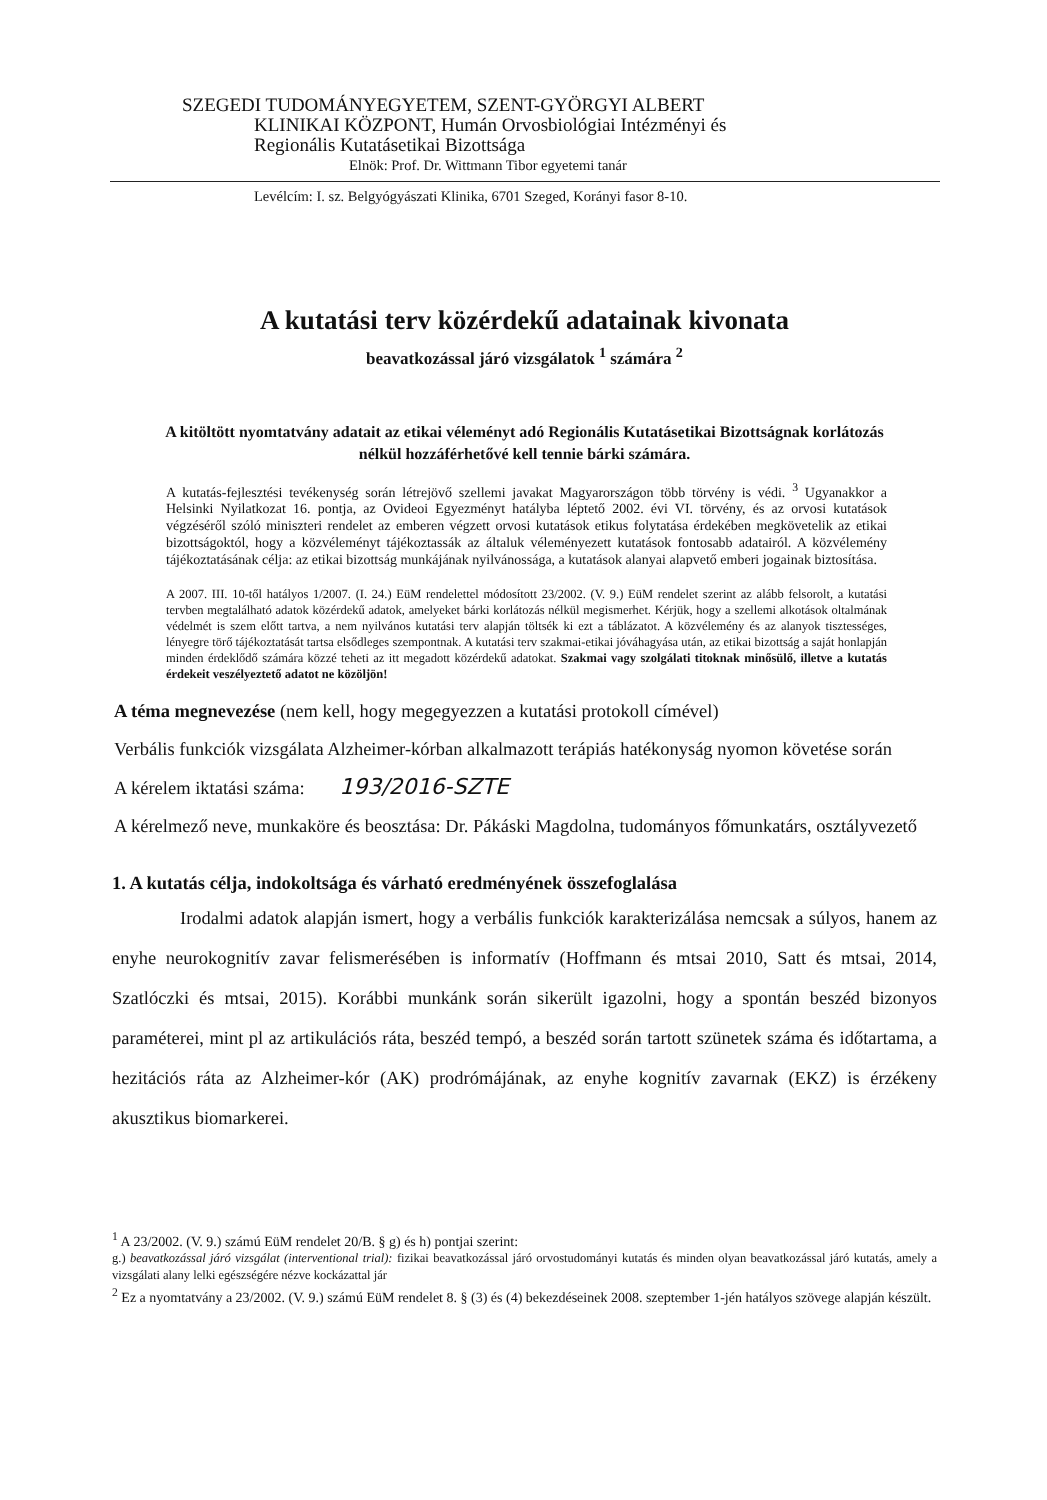SZEGEDI TUDOMÁNYEGYETEM, SZENT-GYÖRGYI ALBERT
KLINIKAI KÖZPONT, Humán Orvosbiológiai Intézményi és
Regionális Kutatásetikai Bizottsága
Elnök: Prof. Dr. Wittmann Tibor egyetemi tanár
Levélcím: I. sz. Belgyógyászati Klinika, 6701 Szeged, Korányi fasor 8-10.
A kutatási terv közérdekű adatainak kivonata
beavatkozással járó vizsgálatok <sup>1</sup> számára <sup>2</sup>
A kitöltött nyomtatvány adatait az etikai véleményt adó Regionális Kutatásetikai Bizottságnak korlátozás nélkül hozzáférhetővé kell tennie bárki számára.
A kutatás-fejlesztési tevékenység során létrejövő szellemi javakat Magyarországon több törvény is védi. <sup>3</sup> Ugyanakkor a Helsinki Nyilatkozat 16. pontja, az Ovideoi Egyezményt hatályba léptető 2002. évi VI. törvény, és az orvosi kutatások végzéséről szóló miniszteri rendelet az emberen végzett orvosi kutatások etikus folytatása érdekében megkövetelik az etikai bizottságoktól, hogy a közvéleményt tájékoztassák az általuk véleményezett kutatások fontosabb adatairól. A közvélemény tájékoztatásának célja: az etikai bizottság munkájának nyilvánossága, a kutatások alanyai alapvető emberi jogainak biztosítása.
A 2007. III. 10-től hatályos 1/2007. (I. 24.) EüM rendelettel módosított 23/2002. (V. 9.) EüM rendelet szerint az alább felsorolt, a kutatási tervben megtalálható adatok közérdekű adatok, amelyeket bárki korlátozás nélkül megismerhet. Kérjük, hogy a szellemi alkotások oltalmának védelmét is szem előtt tartva, a nem nyilvános kutatási terv alapján töltsék ki ezt a táblázatot. A közvélemény és az alanyok tisztességes, lényegre törő tájékoztatását tartsa elsődleges szempontnak. A kutatási terv szakmai-etikai jóváhagyása után, az etikai bizottság a saját honlapján minden érdeklődő számára közzé teheti az itt megadott közérdekű adatokat. Szakmai vagy szolgálati titoknak minősülő, illetve a kutatás érdekeit veszélyeztető adatot ne közöljön!
A téma megnevezése (nem kell, hogy megegyezzen a kutatási protokoll címével)
Verbális funkciók vizsgálata Alzheimer-kórban alkalmazott terápiás hatékonyság nyomon követése során
A kérelem iktatási száma: 193/2016-SZTE
A kérelmező neve, munkaköre és beosztása: Dr. Pákáski Magdolna, tudományos főmunkatárs, osztályvezető
1. A kutatás célja, indokoltsága és várható eredményének összefoglalása
Irodalmi adatok alapján ismert, hogy a verbális funkciók karakterizálása nemcsak a súlyos, hanem az enyhe neurokognitív zavar felismerésében is informatív (Hoffmann és mtsai 2010, Satt és mtsai, 2014, Szatlóczki és mtsai, 2015). Korábbi munkánk során sikerült igazolni, hogy a spontán beszéd bizonyos paraméterei, mint pl az artikulációs ráta, beszéd tempó, a beszéd során tartott szünetek száma és időtartama, a hezitációs ráta az Alzheimer-kór (AK) prodrómájának, az enyhe kognitív zavarnak (EKZ) is érzékeny akusztikus biomarkerei.
<sup>1</sup> A 23/2002. (V. 9.) számú EüM rendelet 20/B. § g) és h) pontjai szerint:
g.) beavatkozással járó vizsgálat (interventional trial): fizikai beavatkozással járó orvostudományi kutatás és minden olyan beavatkozással járó kutatás, amely a vizsgálati alany lelki egészségére nézve kockázattal jár
<sup>2</sup> Ez a nyomtatvány a 23/2002. (V. 9.) számú EüM rendelet 8. § (3) és (4) bekezdéseinek 2008. szeptember 1-jén hatályos szövege alapján készült.